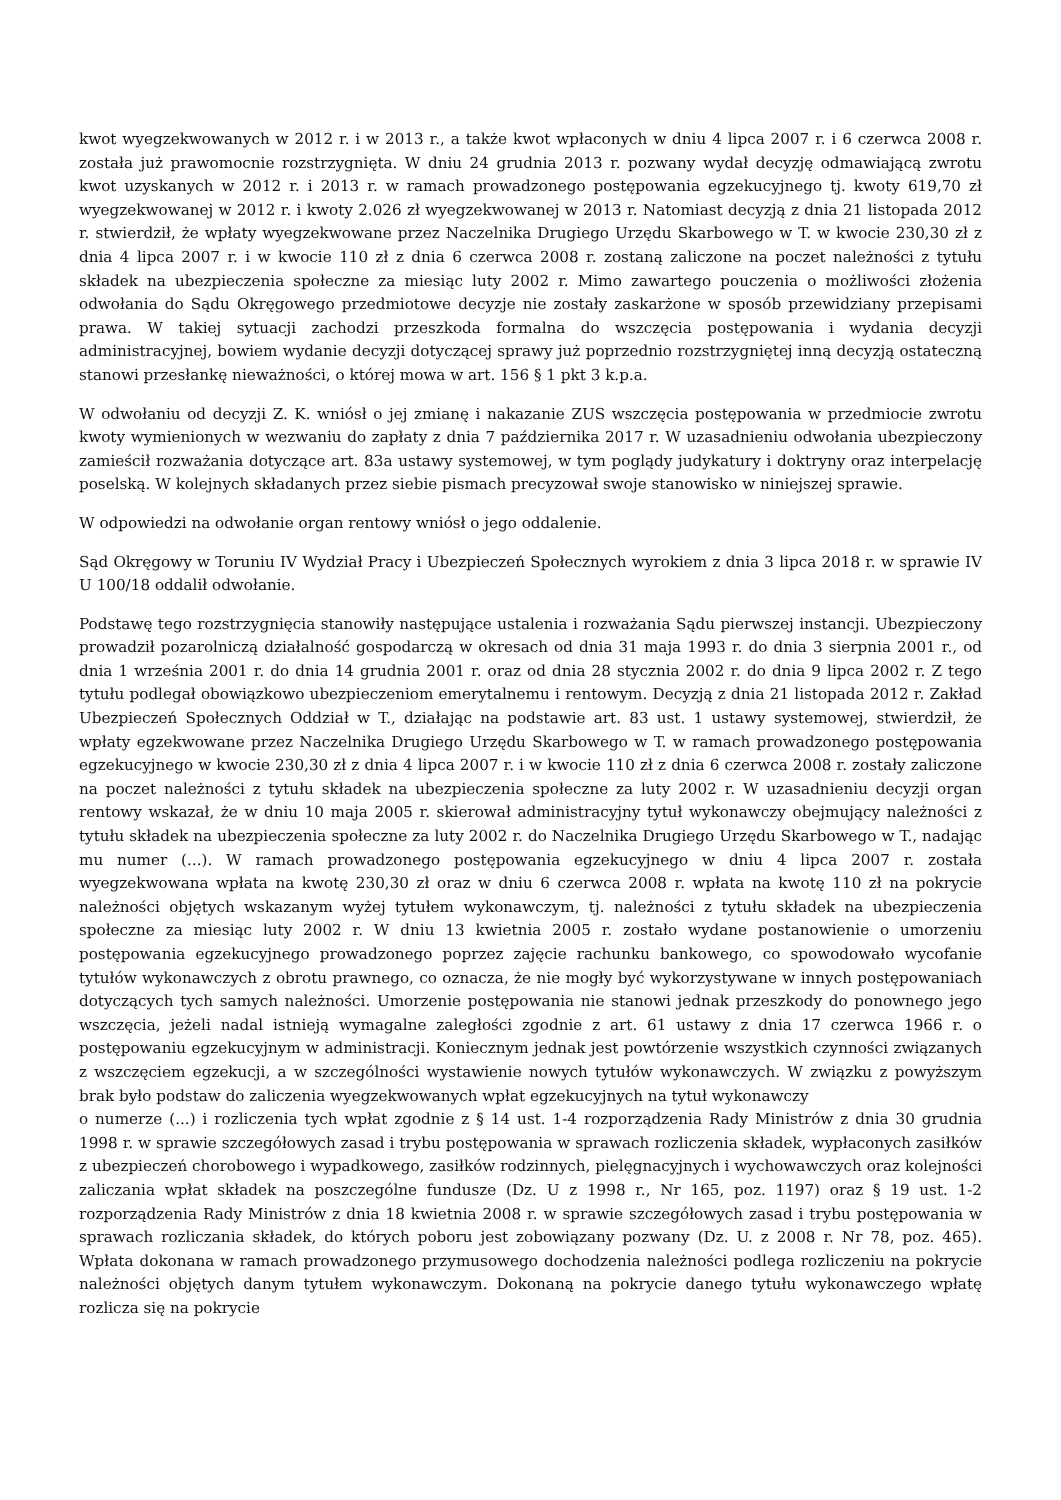kwot wyegzekwowanych w 2012 r. i w 2013 r., a także kwot wpłaconych w dniu 4 lipca 2007 r. i 6 czerwca 2008 r. została już prawomocnie rozstrzygnięta. W dniu 24 grudnia 2013 r. pozwany wydał decyzję odmawiającą zwrotu kwot uzyskanych w 2012 r. i 2013 r. w ramach prowadzonego postępowania egzekucyjnego tj. kwoty 619,70 zł wyegzekwowanej w 2012 r. i kwoty 2.026 zł wyegzekwowanej w 2013 r. Natomiast decyzją z dnia 21 listopada 2012 r. stwierdził, że wpłaty wyegzekwowane przez Naczelnika Drugiego Urzędu Skarbowego w T. w kwocie 230,30 zł z dnia 4 lipca 2007 r. i w kwocie 110 zł z dnia 6 czerwca 2008 r. zostaną zaliczone na poczet należności z tytułu składek na ubezpieczenia społeczne za miesiąc luty 2002 r. Mimo zawartego pouczenia o możliwości złożenia odwołania do Sądu Okręgowego przedmiotowe decyzje nie zostały zaskarżone w sposób przewidziany przepisami prawa. W takiej sytuacji zachodzi przeszkoda formalna do wszczęcia postępowania i wydania decyzji administracyjnej, bowiem wydanie decyzji dotyczącej sprawy już poprzednio rozstrzygniętej inną decyzją ostateczną stanowi przesłankę nieważności, o której mowa w art. 156 § 1 pkt 3 k.p.a.
W odwołaniu od decyzji Z. K. wniósł o jej zmianę i nakazanie ZUS wszczęcia postępowania w przedmiocie zwrotu kwoty wymienionych w wezwaniu do zapłaty z dnia 7 października 2017 r. W uzasadnieniu odwołania ubezpieczony zamieścił rozważania dotyczące art. 83a ustawy systemowej, w tym poglądy judykatury i doktryny oraz interpelację poselską. W kolejnych składanych przez siebie pismach precyzował swoje stanowisko w niniejszej sprawie.
W odpowiedzi na odwołanie organ rentowy wniósł o jego oddalenie.
Sąd Okręgowy w Toruniu IV Wydział Pracy i Ubezpieczeń Społecznych wyrokiem z dnia 3 lipca 2018 r. w sprawie IV U 100/18 oddalił odwołanie.
Podstawę tego rozstrzygnięcia stanowiły następujące ustalenia i rozważania Sądu pierwszej instancji. Ubezpieczony prowadził pozarolniczą działalność gospodarczą w okresach od dnia 31 maja 1993 r. do dnia 3 sierpnia 2001 r., od dnia 1 września 2001 r. do dnia 14 grudnia 2001 r. oraz od dnia 28 stycznia 2002 r. do dnia 9 lipca 2002 r. Z tego tytułu podlegał obowiązkowo ubezpieczeniom emerytalnemu i rentowym. Decyzją z dnia 21 listopada 2012 r. Zakład Ubezpieczeń Społecznych Oddział w T., działając na podstawie art. 83 ust. 1 ustawy systemowej, stwierdził, że wpłaty egzekwowane przez Naczelnika Drugiego Urzędu Skarbowego w T. w ramach prowadzonego postępowania egzekucyjnego w kwocie 230,30 zł z dnia 4 lipca 2007 r. i w kwocie 110 zł z dnia 6 czerwca 2008 r. zostały zaliczone na poczet należności z tytułu składek na ubezpieczenia społeczne za luty 2002 r. W uzasadnieniu decyzji organ rentowy wskazał, że w dniu 10 maja 2005 r. skierował administracyjny tytuł wykonawczy obejmujący należności z tytułu składek na ubezpieczenia społeczne za luty 2002 r. do Naczelnika Drugiego Urzędu Skarbowego w T., nadając mu numer (...). W ramach prowadzonego postępowania egzekucyjnego w dniu 4 lipca 2007 r. została wyegzekwowana wpłata na kwotę 230,30 zł oraz w dniu 6 czerwca 2008 r. wpłata na kwotę 110 zł na pokrycie należności objętych wskazanym wyżej tytułem wykonawczym, tj. należności z tytułu składek na ubezpieczenia społeczne za miesiąc luty 2002 r. W dniu 13 kwietnia 2005 r. zostało wydane postanowienie o umorzeniu postępowania egzekucyjnego prowadzonego poprzez zajęcie rachunku bankowego, co spowodowało wycofanie tytułów wykonawczych z obrotu prawnego, co oznacza, że nie mogły być wykorzystywane w innych postępowaniach dotyczących tych samych należności. Umorzenie postępowania nie stanowi jednak przeszkody do ponownego jego wszczęcia, jeżeli nadal istnieją wymagalne zaległości zgodnie z art. 61 ustawy z dnia 17 czerwca 1966 r. o postępowaniu egzekucyjnym w administracji. Koniecznym jednak jest powtórzenie wszystkich czynności związanych z wszczęciem egzekucji, a w szczególności wystawienie nowych tytułów wykonawczych. W związku z powyższym brak było podstaw do zaliczenia wyegzekwowanych wpłat egzekucyjnych na tytuł wykonawczy
o numerze (...) i rozliczenia tych wpłat zgodnie z § 14 ust. 1-4 rozporządzenia Rady Ministrów z dnia 30 grudnia 1998 r. w sprawie szczegółowych zasad i trybu postępowania w sprawach rozliczenia składek, wypłaconych zasiłków z ubezpieczeń chorobowego i wypadkowego, zasiłków rodzinnych, pielęgnacyjnych i wychowawczych oraz kolejności zaliczania wpłat składek na poszczególne fundusze (Dz. U z 1998 r., Nr 165, poz. 1197) oraz § 19 ust. 1-2 rozporządzenia Rady Ministrów z dnia 18 kwietnia 2008 r. w sprawie szczegółowych zasad i trybu postępowania w sprawach rozliczania składek, do których poboru jest zobowiązany pozwany (Dz. U. z 2008 r. Nr 78, poz. 465). Wpłata dokonana w ramach prowadzonego przymusowego dochodzenia należności podlega rozliczeniu na pokrycie należności objętych danym tytułem wykonawczym. Dokonaną na pokrycie danego tytułu wykonawczego wpłatę rozlicza się na pokrycie